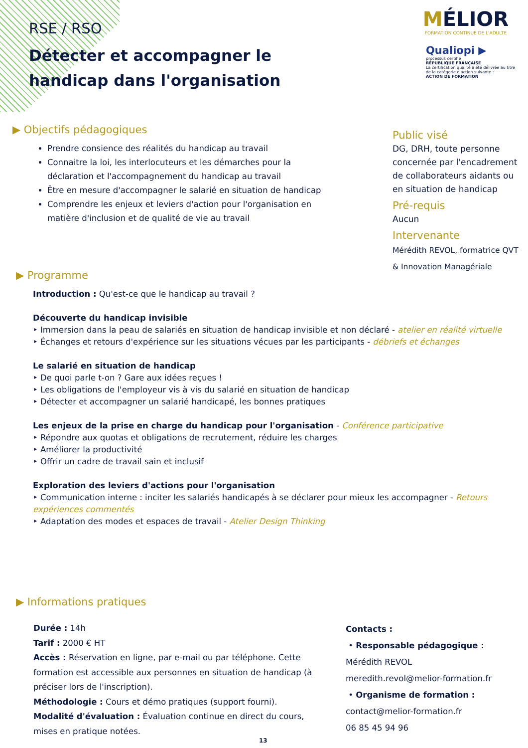RSE / RSO
Détecter et accompagner le handicap dans l'organisation
MÉLIOR
FORMATION CONTINUE DE L'ADULTE
Qualiopi ▶
processus certifié
RÉPUBLIQUE FRANÇAISE
La certification qualité a été délivrée au titre de la catégorie d'action suivante :
ACTION DE FORMATION
▶ Objectifs pédagogiques
Prendre consience des réalités du handicap au travail
Connaitre la loi, les interlocuteurs et les démarches pour la déclaration et l'accompagnement du handicap au travail
Être en mesure d'accompagner le salarié en situation de handicap
Comprendre les enjeux et leviers d'action pour l'organisation en matière d'inclusion et de qualité de vie au travail
Public visé
DG, DRH, toute personne concernée par l'encadrement de collaborateurs aidants ou en situation de handicap
Pré-requis
Aucun
Intervenante
Mérédith REVOL, formatrice QVT & Innovation Managériale
▶ Programme
Introduction : Qu'est-ce que le handicap au travail ?
Découverte du handicap invisible
‣ Immersion dans la peau de salariés en situation de handicap invisible et non déclaré - atelier en réalité virtuelle
‣ Échanges et retours d'expérience sur les situations vécues par les participants - débriefs et échanges
Le salarié en situation de handicap
‣ De quoi parle t-on ? Gare aux idées reçues !
‣ Les obligations de l'employeur vis à vis du salarié en situation de handicap
‣ Détecter et accompagner un salarié handicapé, les bonnes pratiques
Les enjeux de la prise en charge du handicap pour l'organisation - Conférence participative
‣ Répondre aux quotas et obligations de recrutement, réduire les charges
‣ Améliorer la productivité
‣ Offrir un cadre de travail sain et inclusif
Exploration des leviers d'actions pour l'organisation
‣ Communication interne : inciter les salariés handicapés à se déclarer pour mieux les accompagner - Retours expériences commentés
‣ Adaptation des modes et espaces de travail - Atelier Design Thinking
▶ Informations pratiques
Durée : 14h
Tarif : 2000 € HT
Accès : Réservation en ligne, par e-mail ou par téléphone. Cette formation est accessible aux personnes en situation de handicap (à préciser lors de l'inscription).
Méthodologie : Cours et démo pratiques (support fourni).
Modalité d'évaluation : Évaluation continue en direct du cours, mises en pratique notées.
Contacts :
• Responsable pédagogique :
Mérédith REVOL
meredith.revol@melior-formation.fr
• Organisme de formation :
contact@melior-formation.fr
06 85 45 94 96
13